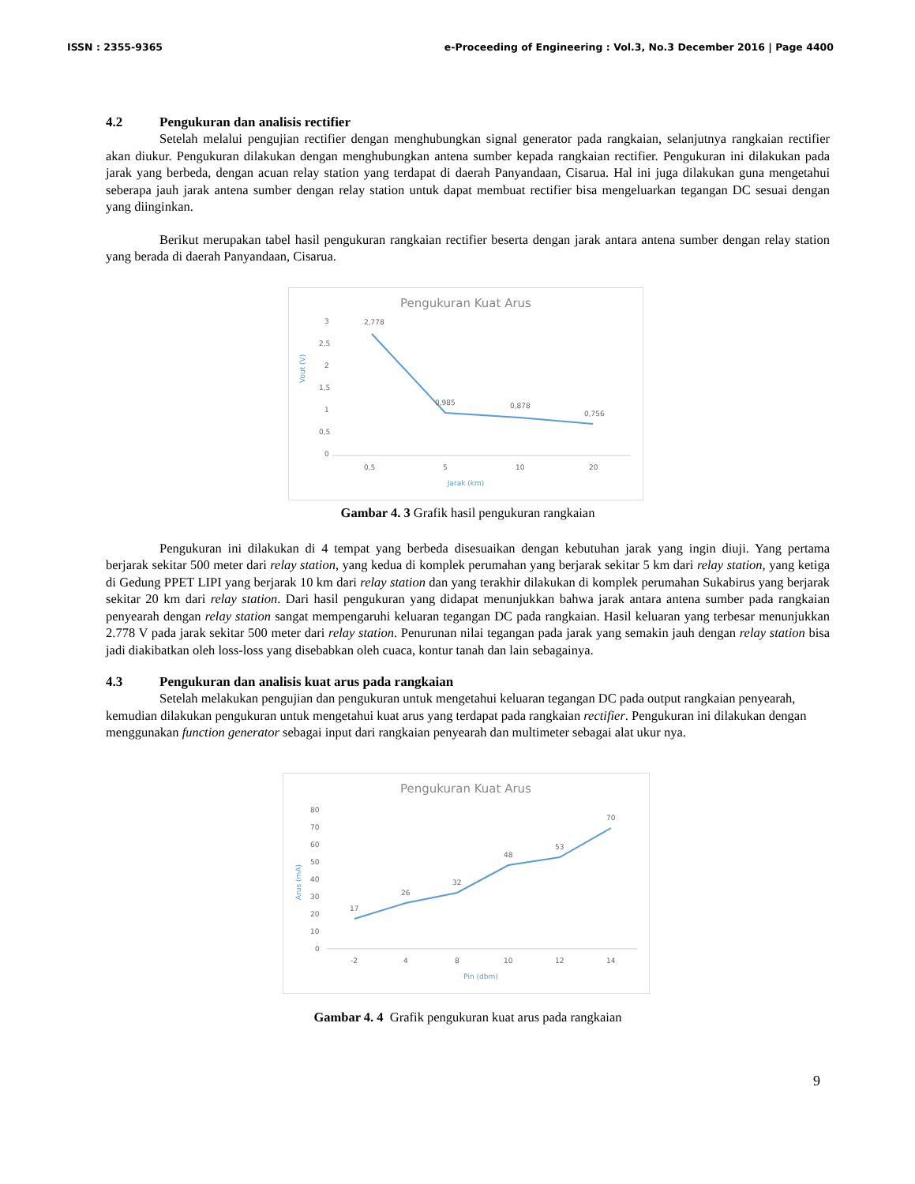ISSN : 2355-9365 e-Proceeding of Engineering : Vol.3, No.3 December 2016 | Page 4400
4.2 Pengukuran dan analisis rectifier
Setelah melalui pengujian rectifier dengan menghubungkan signal generator pada rangkaian, selanjutnya rangkaian rectifier akan diukur. Pengukuran dilakukan dengan menghubungkan antena sumber kepada rangkaian rectifier. Pengukuran ini dilakukan pada jarak yang berbeda, dengan acuan relay station yang terdapat di daerah Panyandaan, Cisarua. Hal ini juga dilakukan guna mengetahui seberapa jauh jarak antena sumber dengan relay station untuk dapat membuat rectifier bisa mengeluarkan tegangan DC sesuai dengan yang diinginkan.
Berikut merupakan tabel hasil pengukuran rangkaian rectifier beserta dengan jarak antara antena sumber dengan relay station yang berada di daerah Panyandaan, Cisarua.
Pengukuran Kuat Arus
3
2,5
2
1,5
1
0,5
0
Vout (V)
2,778
0,985
0,878
0,756
0,5
5
10
20
Jarak (km)
Gambar 4. 3 Grafik hasil pengukuran rangkaian
Pengukuran ini dilakukan di 4 tempat yang berbeda disesuaikan dengan kebutuhan jarak yang ingin diuji. Yang pertama berjarak sekitar 500 meter dari relay station, yang kedua di komplek perumahan yang berjarak sekitar 5 km dari relay station, yang ketiga di Gedung PPET LIPI yang berjarak 10 km dari relay station dan yang terakhir dilakukan di komplek perumahan Sukabirus yang berjarak sekitar 20 km dari relay station. Dari hasil pengukuran yang didapat menunjukkan bahwa jarak antara antena sumber pada rangkaian penyearah dengan relay station sangat mempengaruhi keluaran tegangan DC pada rangkaian. Hasil keluaran yang terbesar menunjukkan 2.778 V pada jarak sekitar 500 meter dari relay station. Penurunan nilai tegangan pada jarak yang semakin jauh dengan relay station bisa jadi diakibatkan oleh loss-loss yang disebabkan oleh cuaca, kontur tanah dan lain sebagainya.
4.3 Pengukuran dan analisis kuat arus pada rangkaian
Setelah melakukan pengujian dan pengukuran untuk mengetahui keluaran tegangan DC pada output rangkaian penyearah, kemudian dilakukan pengukuran untuk mengetahui kuat arus yang terdapat pada rangkaian rectifier. Pengukuran ini dilakukan dengan menggunakan function generator sebagai input dari rangkaian penyearah dan multimeter sebagai alat ukur nya.
Pengukuran Kuat Arus
80
70
60
50
40
30
20
10
0
Arus (mA)
17
26
32
48
53
70
-2
4
8
10
12
14
Pin (dbm)
Gambar 4. 4 Grafik pengukuran kuat arus pada rangkaian
9